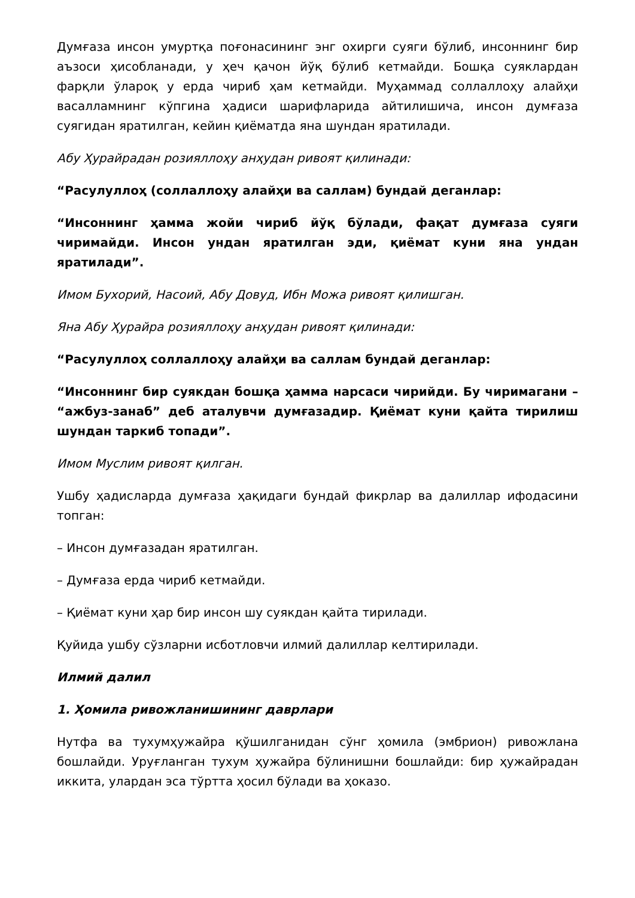Думғаза инсон умуртқа поғонасининг энг охирги суяги бўлиб, инсоннинг бир аъзоси ҳисобланади, у ҳеч қачон йўқ бўлиб кетмайди. Бошқа суяклардан фарқли ўлароқ у ерда чириб ҳам кетмайди. Муҳаммад соллаллоҳу алайҳи васалламнинг кўпгина ҳадиси шарифларида айтилишича, инсон думғаза суягидан яратилган, кейин қиёматда яна шундан яратилади.
Абу Ҳурайрадан розияллоҳу анҳудан ривоят қилинади:
“Расулуллоҳ (соллаллоҳу алайҳи ва саллам) бундай деганлар:
“Инсоннинг ҳамма жойи чириб йўқ бўлади, фақат думғаза суяги чиримайди. Инсон ундан яратилган эди, қиёмат куни яна ундан яратилади”.
Имом Бухорий, Насоий, Абу Довуд, Ибн Можа ривоят қилишган.
Яна Абу Ҳурайра розияллоҳу анҳудан ривоят қилинади:
“Расулуллоҳ соллаллоҳу алайҳи ва саллам бундай деганлар:
“Инсоннинг бир суякдан бошқа ҳамма нарсаси чирийди. Бу чиримагани – “ажбуз-занаб” деб аталувчи думғазадир. Қиёмат куни қайта тирилиш шундан таркиб топади”.
Имом Муслим ривоят қилган.
Ушбу ҳадисларда думғаза ҳақидаги бундай фикрлар ва далиллар ифодасини топган:
– Инсон думғазадан яратилган.
– Думғаза ерда чириб кетмайди.
– Қиёмат куни ҳар бир инсон шу суякдан қайта тирилади.
Қуйида ушбу сўзларни исботловчи илмий далиллар келтирилади.
Илмий далил
1. Ҳомила ривожланишининг даврлари
Нутфа ва тухумҳужайра қўшилганидан сўнг ҳомила (эмбрион) ривожлана бошлайди. Уруғланган тухум ҳужайра бўлинишни бошлайди: бир ҳужайрадан иккита, улардан эса тўртта ҳосил бўлади ва ҳоказо.